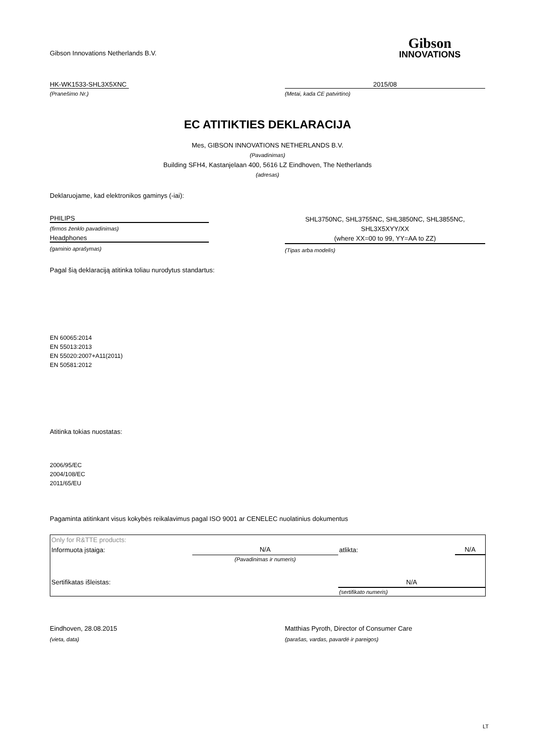Gibson Innovations Netherlands B.V.
Gibson
INNOVATIONS
HK-WK1533-SHL3X5XNC 2015/08
(Pranešimo Nr.) (Metai, kada CE patvirtino)
EC ATITIKTIES DEKLARACIJA
Mes, GIBSON INNOVATIONS NETHERLANDS B.V.
(Pavadinimas)
Building SFH4, Kastanjelaan 400, 5616 LZ Eindhoven, The Netherlands
(adresas)
Deklaruojame, kad elektronikos gaminys (-iai):
PHILIPS
(firmos ženklo pavadinimas)
Headphones
(gaminio aprašymas)
SHL3750NC, SHL3755NC, SHL3850NC, SHL3855NC,
SHL3X5XYY/XX
(where XX=00 to 99, YY=AA to ZZ)
(Tipas arba modelis)
Pagal šią deklaraciją atitinka toliau nurodytus standartus:
EN 60065:2014
EN 55013:2013
EN 55020:2007+A11(2011)
EN 50581:2012
Atitinka tokias nuostatas:
2006/95/EC
2004/108/EC
2011/65/EU
Pagaminta atitinkant visus kokybės reikalavimus pagal ISO 9001 ar CENELEC nuolatinius dokumentus
| Only for R&TTE products: | | | |
| Informuota įstaiga: | N/A | atlikta: | N/A |
| | (Pavadinimas ir numeris) | | |
| Sertifikatas išleistas: | | N/A | |
| | | (sertifikato numeris) | |
Eindhoven, 28.08.2015 Matthias Pyroth, Director of Consumer Care
(vieta, data) (parašas, vardas, pavardė ir pareigos)
LT